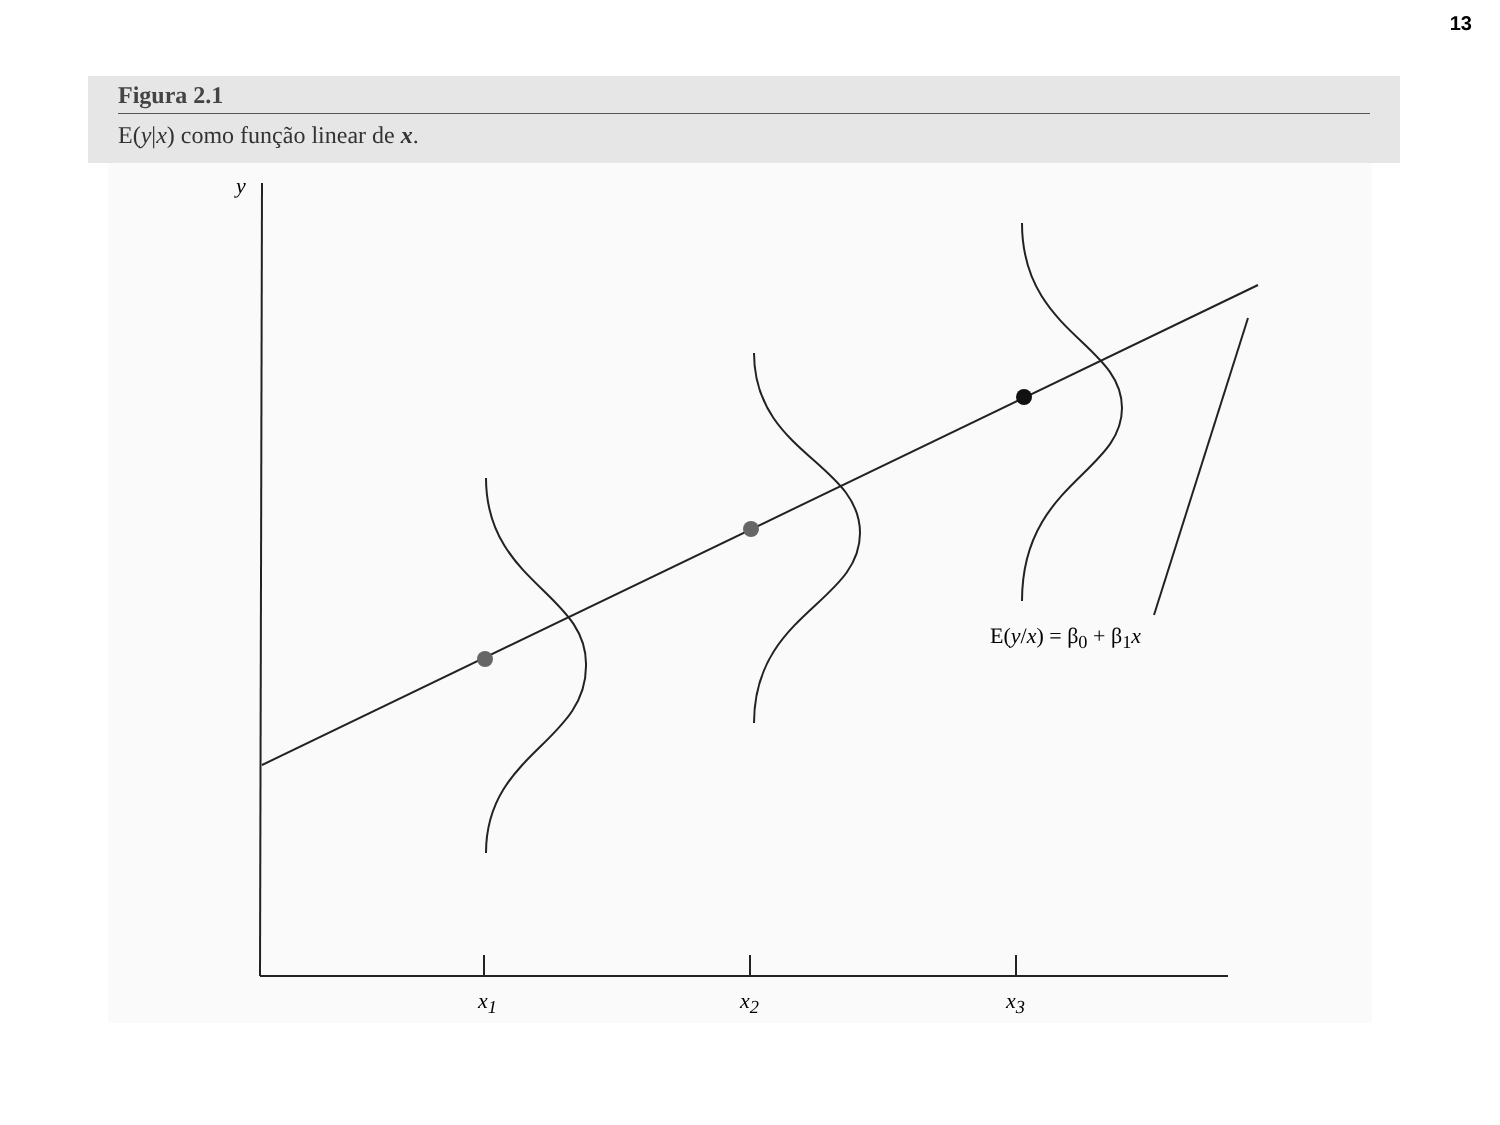13
Figura 2.1
E(y|x) como função linear de x.
y
x<sub>1</sub> x<sub>2</sub> x<sub>3</sub>
E(y/x) = β<sub>0</sub> + β<sub>1</sub>x